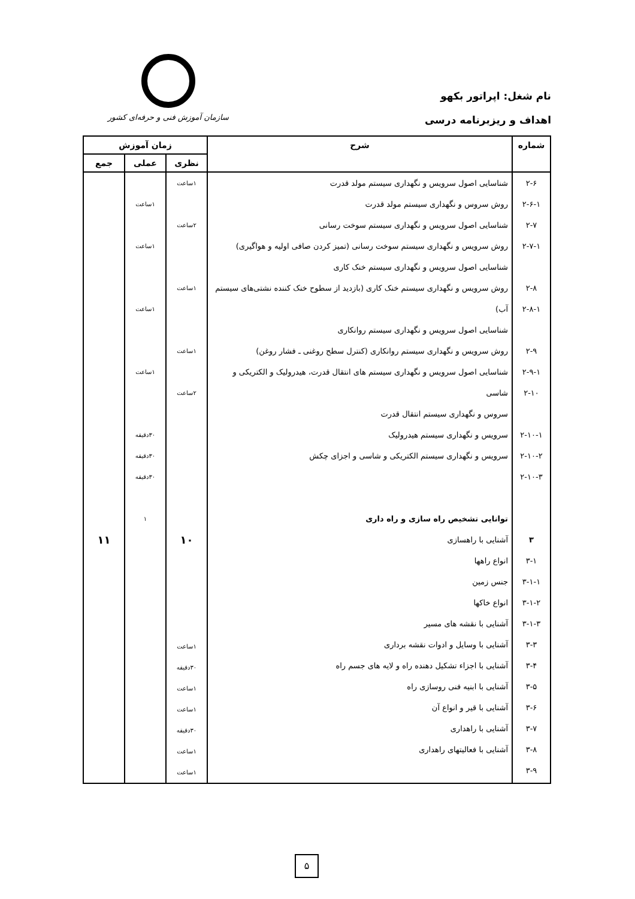نام شغل: اپراتور بکهو
اهداف و ریزبرنامه درسی
سازمان آموزش فنی و حرفه‌ای کشور
| شماره | شرح | زمان آموزش | | |
| --- | --- | --- | --- | --- |
| | | نظری | عملی | جمع |
| ۲-۶ ۲-۶-۱ ۲-۷ ۲-۷-۱ ۲-۸ ۲-۸-۱ ۲-۹ ۲-۹-۱ ۲-۱۰ ۲-۱۰-۱ ۲-۱۰-۲ ۲-۱۰-۳ ۳ ۳-۱ ۳-۱-۱ ۳-۱-۲ ۳-۱-۳ ۳-۳ ۳-۴ ۳-۵ ۳-۶ ۳-۷ ۳-۸ ۳-۹ | شناسایی اصول سرویس و نگهداری سیستم مولد قدرت روش سروس و نگهداری سیستم مولد قدرت شناسایی اصول سرویس و نگهداری سیستم سوخت رسانی روش سرویس و نگهداری سیستم سوخت رسانی (تمیز کردن صافی اولیه و هواگیری) شناسایی اصول سرویس و نگهداری سیستم خنک کاری روش سرویس و نگهداری سیستم خنک کاری (بازدید از سطوح خنک کننده نشتی‌های سیستم آب) شناسایی اصول سرویس و نگهداری سیستم روانکاری روش سرویس و نگهداری سیستم روانکاری (کنترل سطح روغنی ـ فشار روغن) شناسایی اصول سرویس و نگهداری سیستم های انتقال قدرت، هیدرولیک و الکتریکی و شاسی سروس و نگهداری سیستم انتقال قدرت سرویس و نگهداری سیستم هیدرولیک سرویس و نگهداری سیستم الکتریکی و شاسی و اجزای چکش توانایی تشخیص راه سازی و راه داری آشنایی با راهسازی انواع راهها جنس زمین انواع خاکها آشنایی با نقشه های مسیر آشنایی با وسایل و ادوات نقشه برداری آشنایی با اجزاء تشکیل دهنده راه و لایه های جسم راه آشنایی با ابنیه فنی روسازی راه آشنایی با قیر و انواع آن آشنایی با راهداری آشنایی با فعالیتهای راهداری | ۱ساعت ۲ساعت ۱ساعت ۱ساعت ۲ساعت ۱۰ ۱ساعت ۳۰دقیقه ۱ساعت ۱ساعت ۳۰دقیقه ۱ساعت ۱ساعت | ۱ساعت ۱ساعت ۱ساعت ۱ساعت ۳۰دقیقه ۳۰دقیقه ۳۰دقیقه ۱ | ۱۱ |
۵